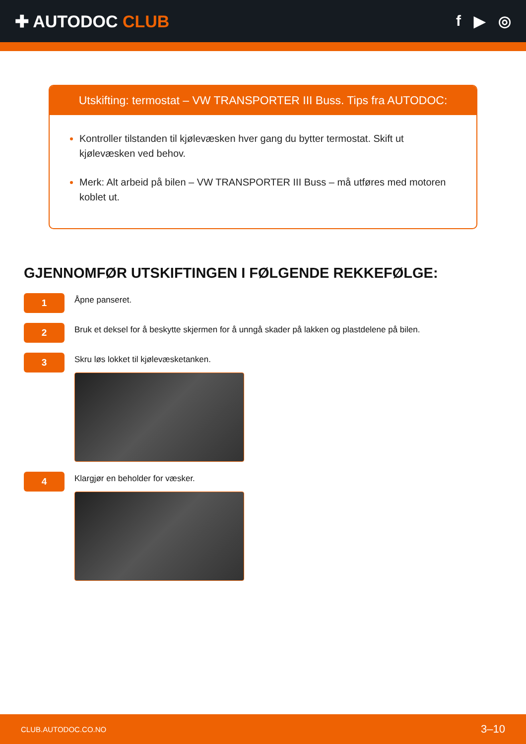✚ AUTODOC CLUB f ▶ ◎
Utskifting: termostat – VW TRANSPORTER III Buss. Tips fra AUTODOC:
Kontroller tilstanden til kjølevæsken hver gang du bytter termostat. Skift ut kjølevæsken ved behov.
Merk: Alt arbeid på bilen – VW TRANSPORTER III Buss – må utføres med motoren koblet ut.
GJENNOMFØR UTSKIFTINGEN I FØLGENDE REKKEFØLGE:
1
Åpne panseret.
2
Bruk et deksel for å beskytte skjermen for å unngå skader på lakken og plastdelene på bilen.
3
Skru løs lokket til kjølevæsketanken.
4
Klargjør en beholder for væsker.
CLUB.AUTODOC.CO.NO 3–10